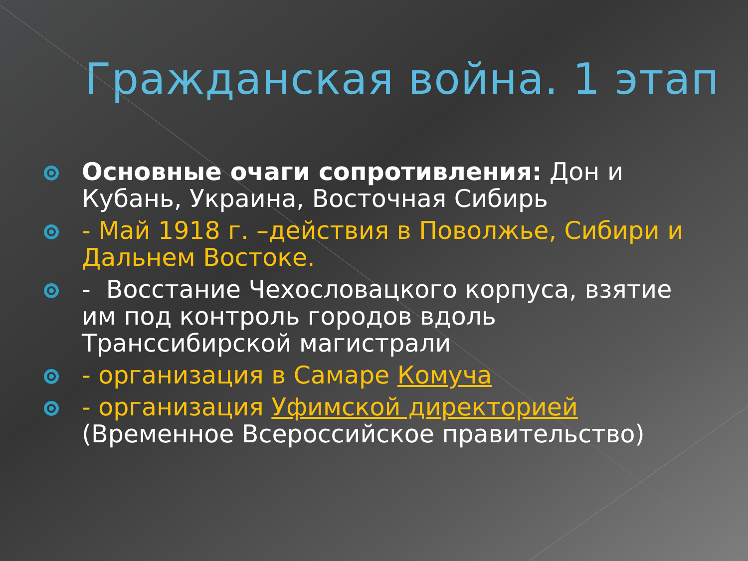Гражданская война. 1 этап
Основные очаги сопротивления: Дон и Кубань, Украина, Восточная Сибирь
- Май 1918 г. –действия в Поволжье, Сибири и Дальнем Востоке.
- Восстание Чехословацкого корпуса, взятие им под контроль городов вдоль Транссибирской магистрали
- организация в Самаре Комуча
- организация Уфимской директорией (Временное Всероссийское правительство)